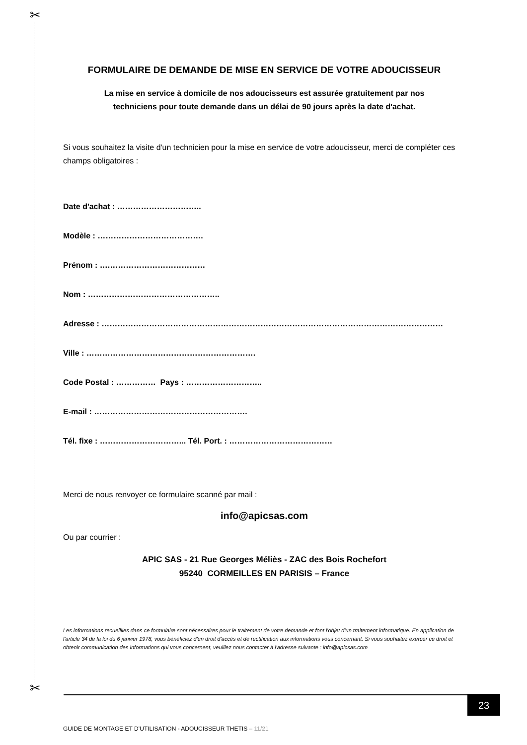✂
✂
FORMULAIRE DE DEMANDE DE MISE EN SERVICE DE VOTRE ADOUCISSEUR
La mise en service à domicile de nos adoucisseurs est assurée gratuitement par nos
techniciens pour toute demande dans un délai de 90 jours après la date d'achat.
Si vous souhaitez la visite d'un technicien pour la mise en service de votre adoucisseur, merci de compléter ces champs obligatoires :
Date d'achat : …………………………..
Modèle : ………………………………….
Prénom : ….………………………………
Nom : …………………………………………..
Adresse : …………………………………………………………………………………………………………………
Ville : ……………………………………………………….
Code Postal : …………… Pays : ………………………..
E-mail : ………………………………………………….
Tél. fixe : …………………………... Tél. Port. : …………………………………
Merci de nous renvoyer ce formulaire scanné par mail :
info@apicsas.com
Ou par courrier :
APIC SAS - 21 Rue Georges Méliès - ZAC des Bois Rochefort
95240 CORMEILLES EN PARISIS – France
Les informations recueillies dans ce formulaire sont nécessaires pour le traitement de votre demande et font l'objet d'un traitement informatique. En application de l'article 34 de la loi du 6 janvier 1978, vous bénéficiez d'un droit d'accès et de rectification aux informations vous concernant. Si vous souhaitez exercer ce droit et obtenir communication des informations qui vous concernent, veuillez nous contacter à l'adresse suivante : info@apicsas.com
23
GUIDE DE MONTAGE ET D’UTILISATION - ADOUCISSEUR THETIS – 11/21